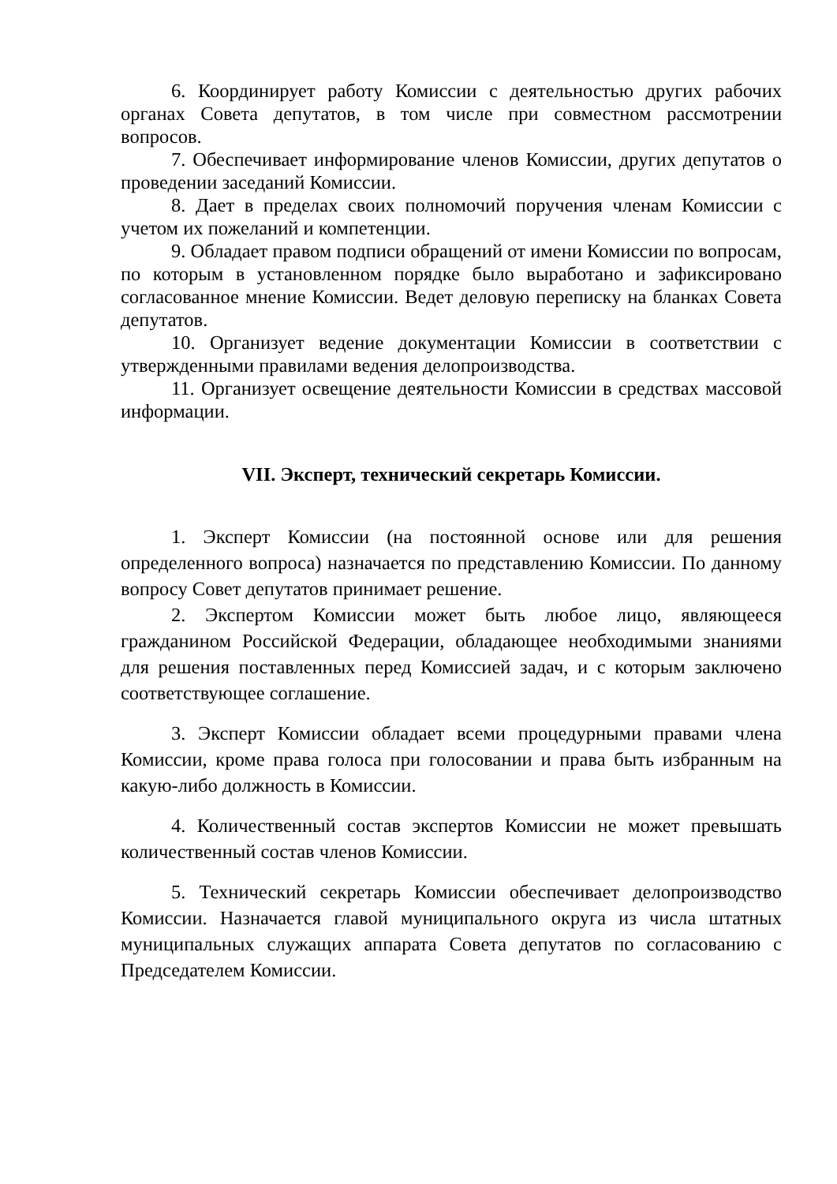6. Координирует работу Комиссии с деятельностью других рабочих органах Совета депутатов, в том числе при совместном рассмотрении вопросов.
7. Обеспечивает информирование членов Комиссии, других депутатов о проведении заседаний Комиссии.
8. Дает в пределах своих полномочий поручения членам Комиссии с учетом их пожеланий и компетенции.
9. Обладает правом подписи обращений от имени Комиссии по вопросам, по которым в установленном порядке было выработано и зафиксировано согласованное мнение Комиссии. Ведет деловую переписку на бланках Совета депутатов.
10. Организует ведение документации Комиссии в соответствии с утвержденными правилами ведения делопроизводства.
11. Организует освещение деятельности Комиссии в средствах массовой информации.
VII. Эксперт, технический секретарь Комиссии.
1. Эксперт Комиссии (на постоянной основе или для решения определенного вопроса) назначается по представлению Комиссии. По данному вопросу Совет депутатов принимает решение.
2. Экспертом Комиссии может быть любое лицо, являющееся гражданином Российской Федерации, обладающее необходимыми знаниями для решения поставленных перед Комиссией задач, и с которым заключено соответствующее соглашение.
3. Эксперт Комиссии обладает всеми процедурными правами члена Комиссии, кроме права голоса при голосовании и права быть избранным на какую-либо должность в Комиссии.
4. Количественный состав экспертов Комиссии не может превышать количественный состав членов Комиссии.
5. Технический секретарь Комиссии обеспечивает делопроизводство Комиссии. Назначается главой муниципального округа из числа штатных муниципальных служащих аппарата Совета депутатов по согласованию с Председателем Комиссии.